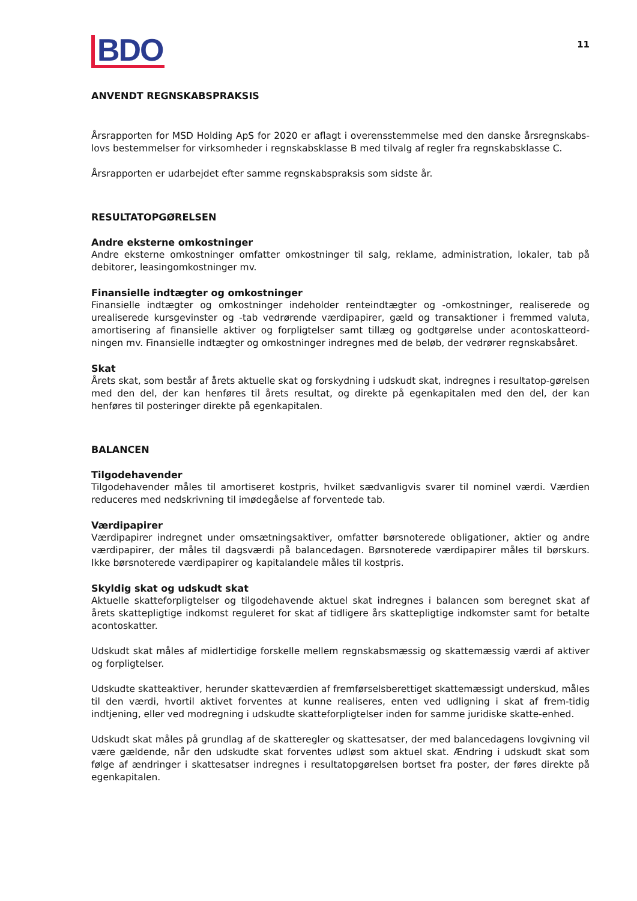BDO
11
ANVENDT REGNSKABSPRAKSIS
Årsrapporten for MSD Holding ApS for 2020 er aflagt i overensstemmelse med den danske årsregnskabs-lovs bestemmelser for virksomheder i regnskabsklasse B med tilvalg af regler fra regnskabsklasse C.
Årsrapporten er udarbejdet efter samme regnskabspraksis som sidste år.
RESULTATOPGØRELSEN
Andre eksterne omkostninger
Andre eksterne omkostninger omfatter omkostninger til salg, reklame, administration, lokaler, tab på debitorer, leasingomkostninger mv.
Finansielle indtægter og omkostninger
Finansielle indtægter og omkostninger indeholder renteindtægter og -omkostninger, realiserede og urealiserede kursgevinster og -tab vedrørende værdipapirer, gæld og transaktioner i fremmed valuta, amortisering af finansielle aktiver og forpligtelser samt tillæg og godtgørelse under acontoskatteord-ningen mv. Finansielle indtægter og omkostninger indregnes med de beløb, der vedrører regnskabsåret.
Skat
Årets skat, som består af årets aktuelle skat og forskydning i udskudt skat, indregnes i resultatop-gørelsen med den del, der kan henføres til årets resultat, og direkte på egenkapitalen med den del, der kan henføres til posteringer direkte på egenkapitalen.
BALANCEN
Tilgodehavender
Tilgodehavender måles til amortiseret kostpris, hvilket sædvanligvis svarer til nominel værdi. Værdien reduceres med nedskrivning til imødegåelse af forventede tab.
Værdipapirer
Værdipapirer indregnet under omsætningsaktiver, omfatter børsnoterede obligationer, aktier og andre værdipapirer, der måles til dagsværdi på balancedagen. Børsnoterede værdipapirer måles til børskurs. Ikke børsnoterede værdipapirer og kapitalandele måles til kostpris.
Skyldig skat og udskudt skat
Aktuelle skatteforpligtelser og tilgodehavende aktuel skat indregnes i balancen som beregnet skat af årets skattepligtige indkomst reguleret for skat af tidligere års skattepligtige indkomster samt for betalte acontoskatter.
Udskudt skat måles af midlertidige forskelle mellem regnskabsmæssig og skattemæssig værdi af aktiver og forpligtelser.
Udskudte skatteaktiver, herunder skatteværdien af fremførselsberettiget skattemæssigt underskud, måles til den værdi, hvortil aktivet forventes at kunne realiseres, enten ved udligning i skat af frem-tidig indtjening, eller ved modregning i udskudte skatteforpligtelser inden for samme juridiske skatte-enhed.
Udskudt skat måles på grundlag af de skatteregler og skattesatser, der med balancedagens lovgivning vil være gældende, når den udskudte skat forventes udløst som aktuel skat. Ændring i udskudt skat som følge af ændringer i skattesatser indregnes i resultatopgørelsen bortset fra poster, der føres direkte på egenkapitalen.